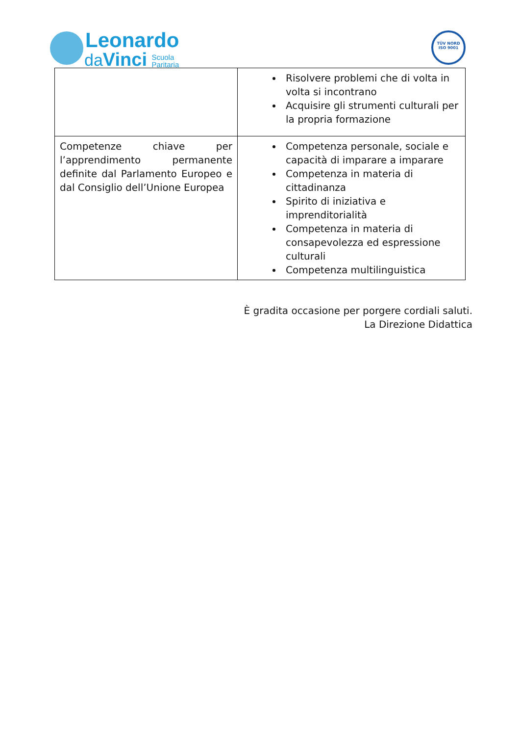Leonardo
daVinci Scuola
Paritaria
TÜV NORD
ISO 9001
| | Risolvere problemi che di volta in volta si incontrano Acquisire gli strumenti culturali per la propria formazione |
| Competenze chiave per l’apprendimento permanente definite dal Parlamento Europeo e dal Consiglio dell’Unione Europea | Competenza personale, sociale e capacità di imparare a imparare Competenza in materia di cittadinanza Spirito di iniziativa e imprenditorialità Competenza in materia di consapevolezza ed espressione culturali Competenza multilinguistica |
È gradita occasione per porgere cordiali saluti.
La Direzione Didattica